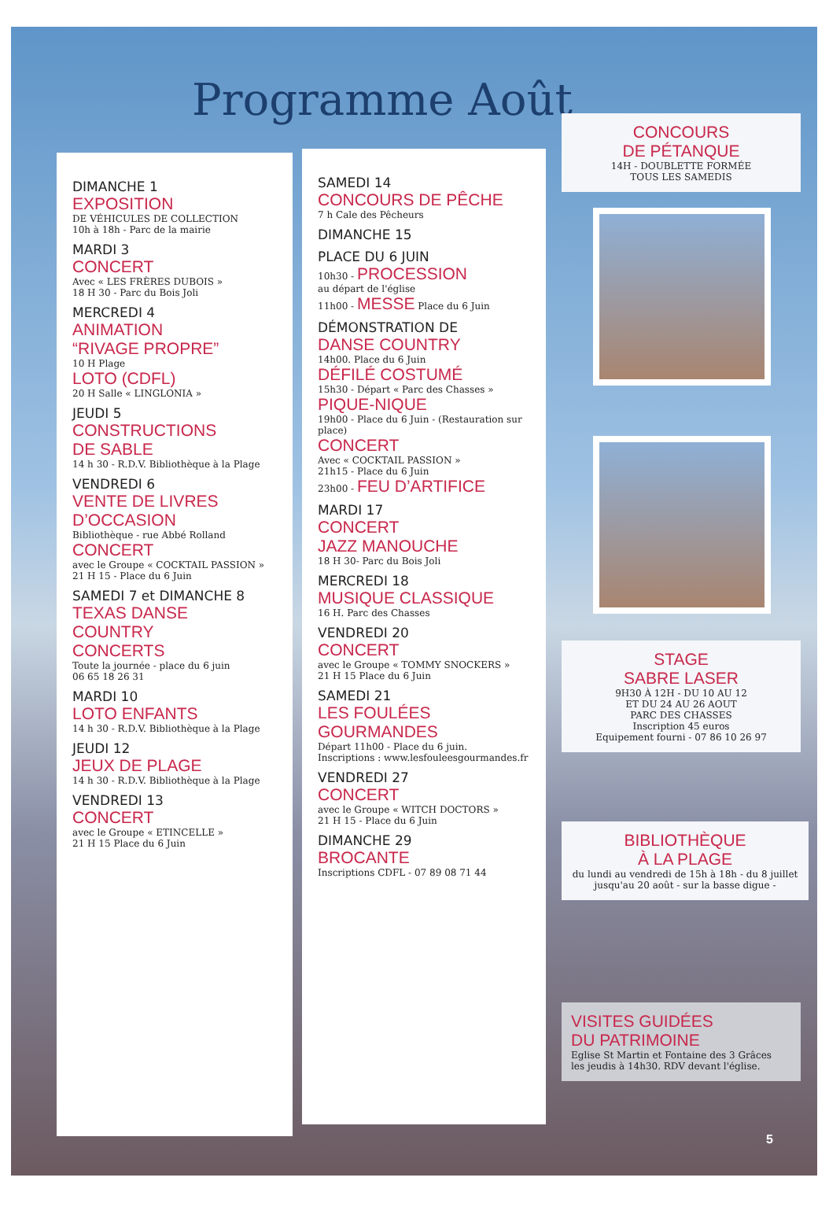Programme Août
DIMANCHE 1
EXPOSITION
DE VÉHICULES DE COLLECTION
10h à 18h - Parc de la mairie
MARDI 3
CONCERT
Avec « LES FRÈRES DUBOIS »
18 H 30 - Parc du Bois Joli
MERCREDI 4
ANIMATION
“RIVAGE PROPRE”
10 H Plage
LOTO (CDFL)
20 H Salle « LINGLONIA »
JEUDI 5
CONSTRUCTIONS
DE SABLE
14 h 30 - R.D.V. Bibliothèque à la Plage
VENDREDI 6
VENTE DE LIVRES
D’OCCASION
Bibliothèque - rue Abbé Rolland
CONCERT
avec le Groupe « COCKTAIL PASSION »
21 H 15 - Place du 6 Juin
SAMEDI 7 et DIMANCHE 8
TEXAS DANSE
COUNTRY
CONCERTS
Toute la journée - place du 6 juin
06 65 18 26 31
MARDI 10
LOTO ENFANTS
14 h 30 - R.D.V. Bibliothèque à la Plage
JEUDI 12
JEUX DE PLAGE
14 h 30 - R.D.V. Bibliothèque à la Plage
VENDREDI 13
CONCERT
avec le Groupe « ETINCELLE »
21 H 15 Place du 6 Juin
SAMEDI 14
CONCOURS DE PÊCHE
7 h Cale des Pêcheurs
DIMANCHE 15
PLACE DU 6 JUIN
10h30 - PROCESSION
au départ de l'église
11h00 - MESSE Place du 6 Juin
DÉMONSTRATION DE
DANSE COUNTRY
14h00. Place du 6 Juin
DÉFILÉ COSTUMÉ
15h30 - Départ « Parc des Chasses »
PIQUE-NIQUE
19h00 - Place du 6 Juin - (Restauration sur place)
CONCERT
Avec « COCKTAIL PASSION »
21h15 - Place du 6 Juin
23h00 - FEU D’ARTIFICE
MARDI 17
CONCERT
JAZZ MANOUCHE
18 H 30- Parc du Bois Joli
MERCREDI 18
MUSIQUE CLASSIQUE
16 H. Parc des Chasses
VENDREDI 20
CONCERT
avec le Groupe « TOMMY SNOCKERS »
21 H 15 Place du 6 Juin
SAMEDI 21
LES FOULÉES
GOURMANDES
Départ 11h00 - Place du 6 juin.
Inscriptions : www.lesfouleesgourmandes.fr
VENDREDI 27
CONCERT
avec le Groupe « WITCH DOCTORS »
21 H 15 - Place du 6 Juin
DIMANCHE 29
BROCANTE
Inscriptions CDFL - 07 89 08 71 44
CONCOURS
DE PÉTANQUE
14H - DOUBLETTE FORMÉE
TOUS LES SAMEDIS
STAGE
SABRE LASER
9H30 À 12H - DU 10 AU 12
ET DU 24 AU 26 AOUT
PARC DES CHASSES
Inscription 45 euros
Equipement fourni - 07 86 10 26 97
BIBLIOTHÈQUE
À LA PLAGE
du lundi au vendredi de 15h à 18h - du 8 juillet jusqu'au 20 août - sur la basse digue -
VISITES GUIDÉES
DU PATRIMOINE
Eglise St Martin et Fontaine des 3 Grâces
les jeudis à 14h30. RDV devant l'église.
5